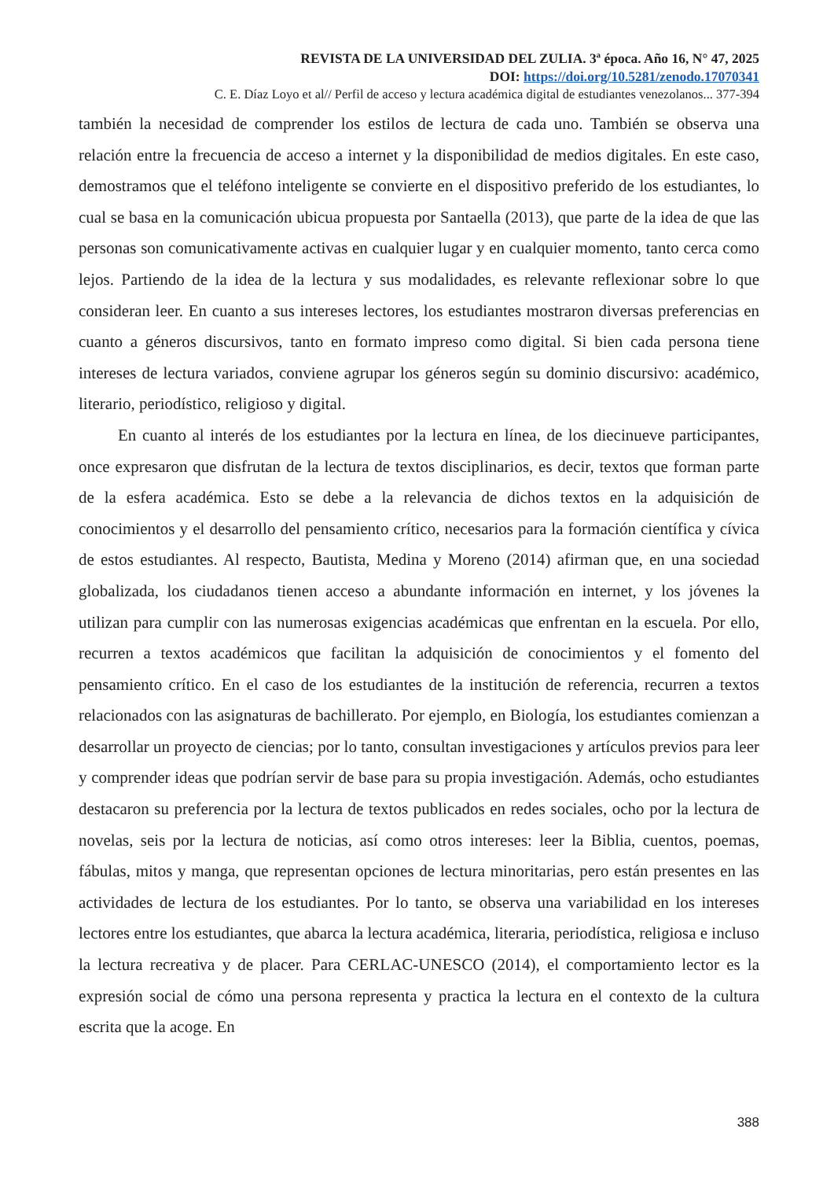REVISTA DE LA UNIVERSIDAD DEL ZULIA. 3ª época. Año 16, N° 47, 2025
DOI: https://doi.org/10.5281/zenodo.17070341
C. E. Díaz Loyo et al// Perfil de acceso y lectura académica digital de estudiantes venezolanos... 377-394
también la necesidad de comprender los estilos de lectura de cada uno. También se observa una relación entre la frecuencia de acceso a internet y la disponibilidad de medios digitales. En este caso, demostramos que el teléfono inteligente se convierte en el dispositivo preferido de los estudiantes, lo cual se basa en la comunicación ubicua propuesta por Santaella (2013), que parte de la idea de que las personas son comunicativamente activas en cualquier lugar y en cualquier momento, tanto cerca como lejos. Partiendo de la idea de la lectura y sus modalidades, es relevante reflexionar sobre lo que consideran leer. En cuanto a sus intereses lectores, los estudiantes mostraron diversas preferencias en cuanto a géneros discursivos, tanto en formato impreso como digital. Si bien cada persona tiene intereses de lectura variados, conviene agrupar los géneros según su dominio discursivo: académico, literario, periodístico, religioso y digital.
En cuanto al interés de los estudiantes por la lectura en línea, de los diecinueve participantes, once expresaron que disfrutan de la lectura de textos disciplinarios, es decir, textos que forman parte de la esfera académica. Esto se debe a la relevancia de dichos textos en la adquisición de conocimientos y el desarrollo del pensamiento crítico, necesarios para la formación científica y cívica de estos estudiantes. Al respecto, Bautista, Medina y Moreno (2014) afirman que, en una sociedad globalizada, los ciudadanos tienen acceso a abundante información en internet, y los jóvenes la utilizan para cumplir con las numerosas exigencias académicas que enfrentan en la escuela. Por ello, recurren a textos académicos que facilitan la adquisición de conocimientos y el fomento del pensamiento crítico. En el caso de los estudiantes de la institución de referencia, recurren a textos relacionados con las asignaturas de bachillerato. Por ejemplo, en Biología, los estudiantes comienzan a desarrollar un proyecto de ciencias; por lo tanto, consultan investigaciones y artículos previos para leer y comprender ideas que podrían servir de base para su propia investigación. Además, ocho estudiantes destacaron su preferencia por la lectura de textos publicados en redes sociales, ocho por la lectura de novelas, seis por la lectura de noticias, así como otros intereses: leer la Biblia, cuentos, poemas, fábulas, mitos y manga, que representan opciones de lectura minoritarias, pero están presentes en las actividades de lectura de los estudiantes. Por lo tanto, se observa una variabilidad en los intereses lectores entre los estudiantes, que abarca la lectura académica, literaria, periodística, religiosa e incluso la lectura recreativa y de placer. Para CERLAC-UNESCO (2014), el comportamiento lector es la expresión social de cómo una persona representa y practica la lectura en el contexto de la cultura escrita que la acoge. En
388